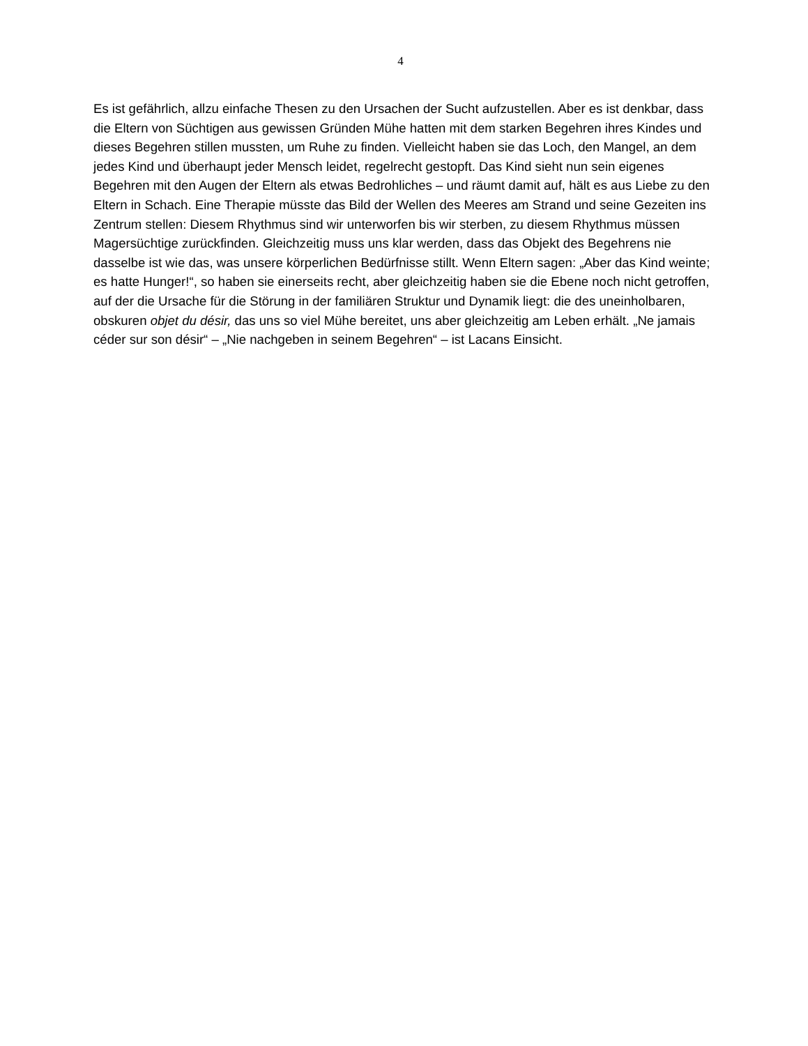4
Es ist gefährlich, allzu einfache Thesen zu den Ursachen der Sucht aufzustellen. Aber es ist denkbar, dass die Eltern von Süchtigen aus gewissen Gründen Mühe hatten mit dem starken Begehren ihres Kindes und dieses Begehren stillen mussten, um Ruhe zu finden. Vielleicht haben sie das Loch, den Mangel, an dem jedes Kind und überhaupt jeder Mensch leidet, regelrecht gestopft. Das Kind sieht nun sein eigenes Begehren mit den Augen der Eltern als etwas Bedrohliches – und räumt damit auf, hält es aus Liebe zu den Eltern in Schach. Eine Therapie müsste das Bild der Wellen des Meeres am Strand und seine Gezeiten ins Zentrum stellen: Diesem Rhythmus sind wir unterworfen bis wir sterben, zu diesem Rhythmus müssen Magersüchtige zurückfinden. Gleichzeitig muss uns klar werden, dass das Objekt des Begehrens nie dasselbe ist wie das, was unsere körperlichen Bedürfnisse stillt. Wenn Eltern sagen: „Aber das Kind weinte; es hatte Hunger!“, so haben sie einerseits recht, aber gleichzeitig haben sie die Ebene noch nicht getroffen, auf der die Ursache für die Störung in der familiären Struktur und Dynamik liegt: die des uneinholbaren, obskuren objet du désir, das uns so viel Mühe bereitet, uns aber gleichzeitig am Leben erhält. „Ne jamais céder sur son désir“ – „Nie nachgeben in seinem Begehren“ – ist Lacans Einsicht.